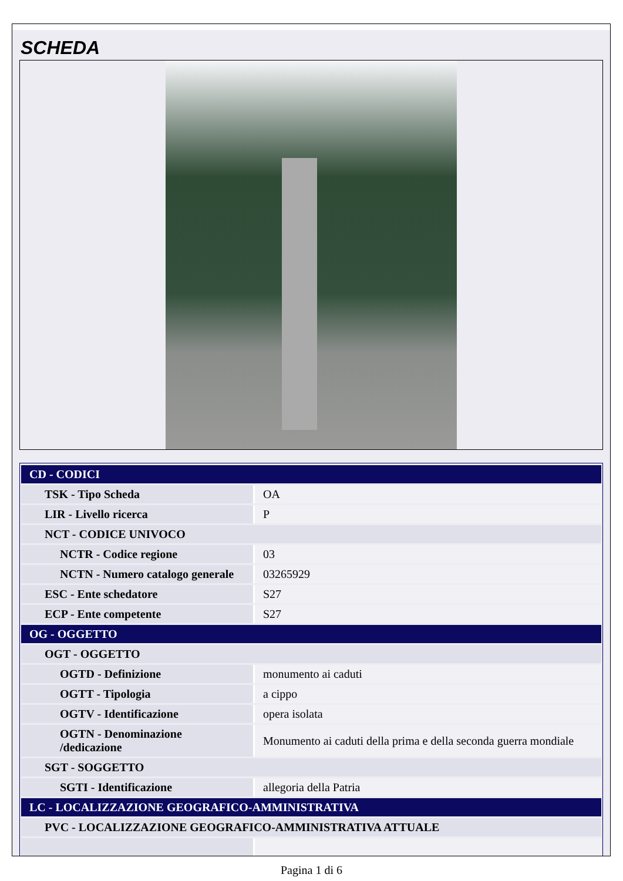SCHEDA
| CD - CODICI | |
| TSK - Tipo Scheda | OA |
| LIR - Livello ricerca | P |
| NCT - CODICE UNIVOCO | |
| NCTR - Codice regione | 03 |
| NCTN - Numero catalogo generale | 03265929 |
| ESC - Ente schedatore | S27 |
| ECP - Ente competente | S27 |
| OG - OGGETTO | |
| OGT - OGGETTO | |
| OGTD - Definizione | monumento ai caduti |
| OGTT - Tipologia | a cippo |
| OGTV - Identificazione | opera isolata |
| OGTN - Denominazione /dedicazione | Monumento ai caduti della prima e della seconda guerra mondiale |
| SGT - SOGGETTO | |
| SGTI - Identificazione | allegoria della Patria |
| LC - LOCALIZZAZIONE GEOGRAFICO-AMMINISTRATIVA | |
| PVC - LOCALIZZAZIONE GEOGRAFICO-AMMINISTRATIVA ATTUALE | |
Pagina 1 di 6